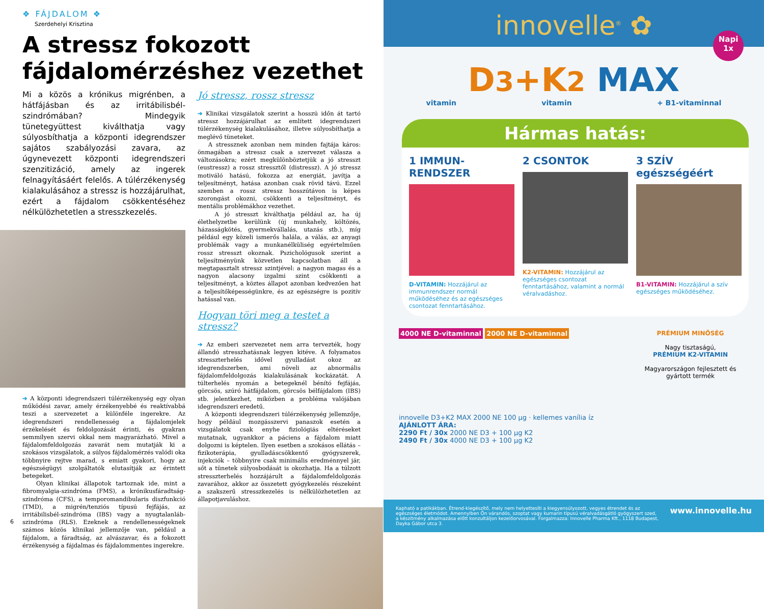❖ FÁJDALOM ❖
Szerdehelyi Krisztina
A stressz fokozott fájdalomérzéshez vezethet
Mi a közös a krónikus migrénben, a hátfájásban és az irritábilisbél-szindrómában? Mindegyik tünetegyüttest kiválthatja vagy súlyosbíthatja a központi idegrendszer sajátos szabályozási zavara, az úgynevezett központi idegrendszeri szenzitizáció, amely az ingerek felnagyításáért felelős. A túlérzékenység kialakulásához a stressz is hozzájárulhat, ezért a fájdalom csökkentéséhez nélkülözhetetlen a stresszkezelés.
➔ A központi idegrendszeri túlérzékenység egy olyan működési zavar, amely érzékenyebbé és reaktívabbá teszi a szervezetet a különféle ingerekre. Az idegrendszeri rendellenesség a fájdalomjelek érzékelését és feldolgozását érinti, és gyakran semmilyen szervi okkal nem magyarázható. Mivel a fájdalomfeldolgozás zavarát nem mutatják ki a szokásos vizsgálatok, a súlyos fájdalomérzés valódi oka többnyire rejtve marad, s emiatt gyakori, hogy az egészségügyi szolgáltatók elutasítják az érintett betegeket.
Olyan klinikai állapotok tartoznak ide, mint a fibromyalgia-szindróma (FMS), a krónikusfáradtság-szindróma (CFS), a temporomandibularis diszfunkció (TMD), a migrén/tenziós típusú fejfájás, az irritábilisbél-szindróma (IBS) vagy a nyugtalanláb-szindróma (RLS). Ezeknek a rendellenességeknek számos közös klinikai jellemzője van, például a fájdalom, a fáradtság, az alvászavar, és a fokozott érzékenység a fájdalmas és fájdalommentes ingerekre.
Jó stressz, rossz stressz
➔ Klinikai vizsgálatok szerint a hosszú időn át tartó stressz hozzájárulhat az említett idegrendszeri túlérzékenység kialakulásához, illetve súlyosbíthatja a meglévő tüneteket.
A stressznek azonban nem minden fajtája káros: önmagában a stressz csak a szervezet válasza a változásokra; ezért megkülönböztetjük a jó stresszt (eustressz) a rossz stressztől (distressz). A jó stressz motiváló hatású, fokozza az energiát, javítja a teljesítményt, hatása azonban csak rövid távú. Ezzel szemben a rossz stressz hosszútávon is képes szorongást okozni, csökkenti a teljesítményt, és mentális problémákhoz vezethet.
A jó stresszt kiválthatja például az, ha új élethelyzetbe kerülünk (új munkahely, költözés, házasságkötés, gyermekvállalás, utazás stb.), míg például egy közeli ismerős halála, a válás, az anyagi problémák vagy a munkanélküliség egyértelműen rossz stresszt okoznak. Pszichológusok szerint a teljesítményünk közvetlen kapcsolatban áll a megtapasztalt stressz szintjével: a nagyon magas és a nagyon alacsony izgalmi szint csökkenti a teljesítményt, a köztes állapot azonban kedvezően hat a teljesítőképességünkre, és az egészségre is pozitív hatással van.
Hogyan töri meg a testet a stressz?
➔ Az emberi szervezetet nem arra tervezték, hogy állandó stresszhatásnak legyen kitéve. A folyamatos stresszterhelés idővel gyulladást okoz az idegrendszerben, ami növeli az abnormális fájdalomfeldolgozás kialakulásának kockázatát. A túlterhelés nyomán a betegeknél bénító fejfájás, görcsös, szúró hátfájdalom, görcsös bélfájdalom (IBS) stb. jelentkezhet, miközben a probléma valójában idegrendszeri eredetű.
A központi idegrendszeri túlérzékenység jellemzője, hogy például mozgásszervi panaszok esetén a vizsgálatok csak enyhe fiziológiás eltéréseket mutatnak, ugyankkor a páciens a fájdalom miatt dolgozni is képtelen. Ilyen esetben a szokásos ellátás – fizikoterápia, gyulladáscsökkentő gyógyszerek, injekciók – többnyire csak minimális eredménnyel jár, sőt a tünetek súlyosbodását is okozhatja. Ha a túlzott stresszterhelés hozzájárult a fájdalomfeldolgozás zavarához, akkor az összetett gyógykezelés részeként a szakszerű stresszkezelés is nélkülözhetetlen az állapotjavuláshoz.
6
innovelle<sup>®</sup> ✿
Napi
1x
D3+K2 MAX
vitamin vitamin + B1-vitaminnal
Hármas hatás:
1 IMMUN- RENDSZER
D-VITAMIN: Hozzájárul az immunrendszer normál működéséhez és az egészséges csontozat fenntartásához.
2 CSONTOK
K2-VITAMIN: Hozzájárul az egészséges csontozat fenntartásához, valamint a normál véralvadáshoz.
3 SZÍV egészségéért
B1-VITAMIN: Hozzájárul a szív egészséges működéséhez.
4000 NE D-vitaminnal 2000 NE D-vitaminnal
innovelle D3+K2 MAX 2000 NE 100 μg · kellemes vanília íz
AJÁNLOTT ÁRA:
2290 Ft / 30x 2000 NE D3 + 100 μg K2
2490 Ft / 30x 4000 NE D3 + 100 μg K2
PRÉMIUM MINŐSÉG
Nagy tisztaságú,
PRÉMIUM K2-VITAMIN
Magyarországon fejlesztett és gyártott termék
Kapható a patikákban. Étrend-kiegészítő, mely nem helyettesíti a kiegyensúlyozott, vegyes étrendet és az egészséges életmódot. Amennyiben Ön várandós, szoptat vagy kumarin típusú véralvadásgátló gyógyszert szed, a készítmény alkalmazása előtt konzultáljon kezelőorvosával. Forgalmazza: Innovelle Pharma Kft., 1118 Budapest, Dayka Gábor utca 3.
www.innovelle.hu